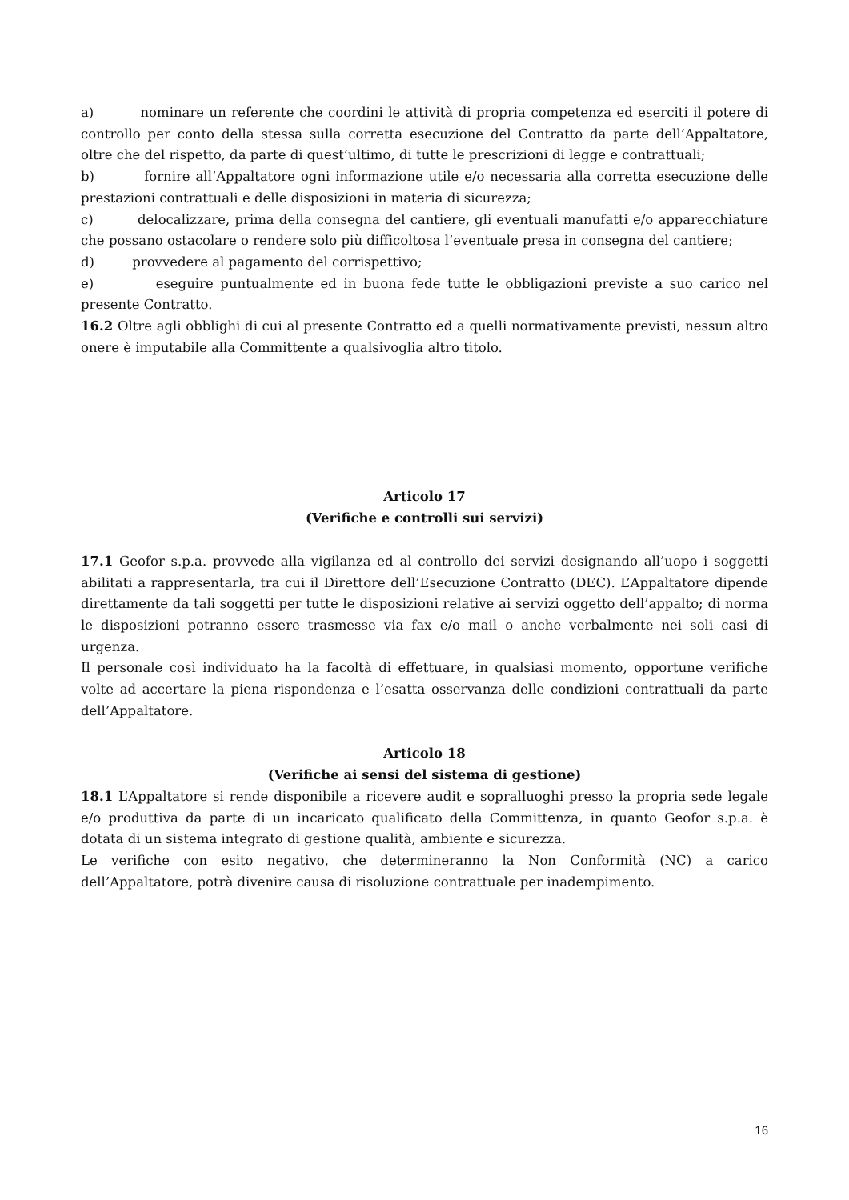a) nominare un referente che coordini le attività di propria competenza ed eserciti il potere di controllo per conto della stessa sulla corretta esecuzione del Contratto da parte dell’Appaltatore, oltre che del rispetto, da parte di quest’ultimo, di tutte le prescrizioni di legge e contrattuali;
b) fornire all’Appaltatore ogni informazione utile e/o necessaria alla corretta esecuzione delle prestazioni contrattuali e delle disposizioni in materia di sicurezza;
c) delocalizzare, prima della consegna del cantiere, gli eventuali manufatti e/o apparecchiature che possano ostacolare o rendere solo più difficoltosa l’eventuale presa in consegna del cantiere;
d) provvedere al pagamento del corrispettivo;
e) eseguire puntualmente ed in buona fede tutte le obbligazioni previste a suo carico nel presente Contratto.
16.2 Oltre agli obblighi di cui al presente Contratto ed a quelli normativamente previsti, nessun altro onere è imputabile alla Committente a qualsivoglia altro titolo.
Articolo 17
(Verifiche e controlli sui servizi)
17.1 Geofor s.p.a. provvede alla vigilanza ed al controllo dei servizi designando all’uopo i soggetti abilitati a rappresentarla, tra cui il Direttore dell’Esecuzione Contratto (DEC). L’Appaltatore dipende direttamente da tali soggetti per tutte le disposizioni relative ai servizi oggetto dell’appalto; di norma le disposizioni potranno essere trasmesse via fax e/o mail o anche verbalmente nei soli casi di urgenza.
Il personale così individuato ha la facoltà di effettuare, in qualsiasi momento, opportune verifiche volte ad accertare la piena rispondenza e l’esatta osservanza delle condizioni contrattuali da parte dell’Appaltatore.
Articolo 18
(Verifiche ai sensi del sistema di gestione)
18.1 L’Appaltatore si rende disponibile a ricevere audit e sopralluoghi presso la propria sede legale e/o produttiva da parte di un incaricato qualificato della Committenza, in quanto Geofor s.p.a. è dotata di un sistema integrato di gestione qualità, ambiente e sicurezza.
Le verifiche con esito negativo, che determineranno la Non Conformità (NC) a carico dell’Appaltatore, potrà divenire causa di risoluzione contrattuale per inadempimento.
16